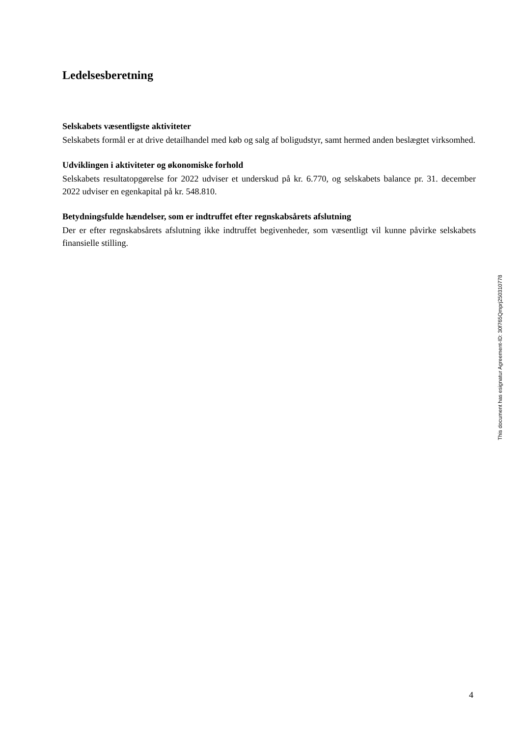Ledelsesberetning
Selskabets væsentligste aktiviteter
Selskabets formål er at drive detailhandel med køb og salg af boligudstyr, samt hermed anden beslægtet virksomhed.
Udviklingen i aktiviteter og økonomiske forhold
Selskabets resultatopgørelse for 2022 udviser et underskud på kr. 6.770, og selskabets balance pr. 31. december 2022 udviser en egenkapital på kr. 548.810.
Betydningsfulde hændelser, som er indtruffet efter regnskabsårets afslutning
Der er efter regnskabsårets afslutning ikke indtruffet begivenheder, som væsentligt vil kunne påvirke selskabets finansielle stilling.
This document has esignatur Agreement-ID: 30f765Qmprj250310778
4